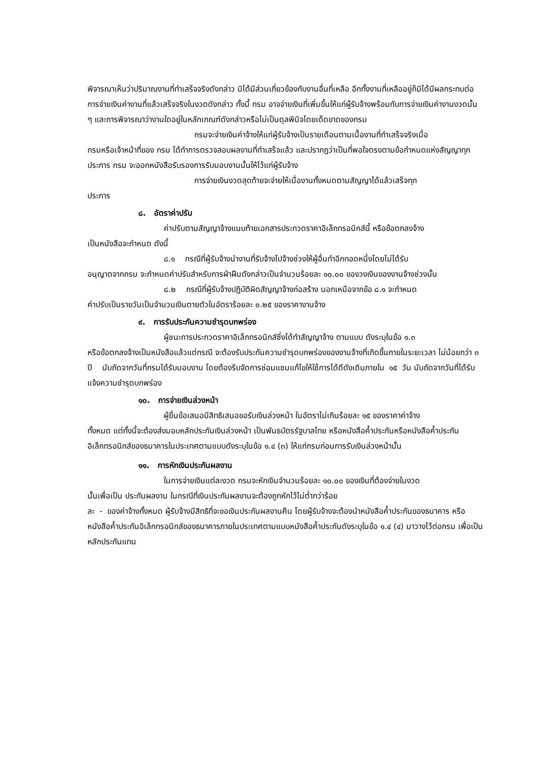พิจารณาเห็นว่าปริมาณงานที่ทำเสร็จจริงดังกล่าว มิได้มีส่วนเกี่ยวข้องกับงานอื่นที่เหลือ อีกทั้งงานที่เหลืออยู่ก็มิได้มีผลกระทบต่อการจ่ายเงินค่างานที่แล้วเสร็จจริงในงวดดังกล่าว ทั้งนี้ กรม อาจจ่ายเงินที่เพิ่มขึ้นให้แก่ผู้รับจ้างพร้อมกับการจ่ายเงินค่างานงวดนั้น ๆ และการพิจารณาว่างานใดอยู่ในหลักเกณฑ์ดังกล่าวหรือไม่เป็นดุลพินิจโดยเด็ดขาดของกรม
กรมจะจ่ายเงินค่าจ้างให้แก่ผู้รับจ้างเป็นรายเดือนตามเนื้องานที่ทำเสร็จจริงเมื่อ
กรมหรือเจ้าหน้าที่ของ กรม ได้ทำการตรวจสอบผลงานที่ทำเสร็จแล้ว และปรากฏว่าเป็นที่พอใจตรงตามข้อกำหนดแห่งสัญญาทุกประการ กรม จะออกหนังสือรับรองการรับมอบงานนั้นให้ไว้แก่ผู้รับจ้าง
การจ่ายเงินงวดสุดท้ายจะจ่ายให้เมื่องานทั้งหมดตามสัญญาได้แล้วเสร็จทุก
ประการ
๘. อัตราค่าปรับ
ค่าปรับตามสัญญาจ้างแนบท้ายเอกสารประกวดราคาอิเล็กทรอนิกส์นี้ หรือข้อตกลงจ้าง
เป็นหนังสือจะกำหนด ดังนี้
๘.๑ กรณีที่ผู้รับจ้างนำงานที่รับจ้างไปจ้างช่วงให้ผู้อื่นทำอีกทอดหนึ่งโดยไม่ได้รับ
อนุญาตจากกรม จะกำหนดค่าปรับสำหรับการฝ่าฝืนดังกล่าวเป็นจำนวนร้อยละ ๑๐.๐๐ ของวงเงินของงานจ้างช่วงนั้น
๘.๒ กรณีที่ผู้รับจ้างปฏิบัติผิดสัญญาจ้างก่อสร้าง นอกเหนือจากข้อ ๘.๑ จะกำหนด
ค่าปรับเป็นรายวันเป็นจำนวนเงินตายตัวในอัตราร้อยละ ๐.๒๕ ของราคางานจ้าง
๙. การรับประกันความชำรุดบกพร่อง
ผู้ชนะการประกวดราคาอิเล็กทรอนิกส์ซึ่งได้ทำสัญญาจ้าง ตามแบบ ดังระบุในข้อ ๑.๓
หรือข้อตกลงจ้างเป็นหนังสือแล้วแต่กรณี จะต้องรับประกันความชำรุดบกพร่องของงานจ้างที่เกิดขึ้นภายในระยะเวลา ไม่น้อยกว่า ๓ ปี นับถัดจากวันที่กรมได้รับมอบงาน โดยต้องรีบจัดการซ่อมแซมแก้ไขให้ใช้การได้ดีดังเดิมภายใน ๑๕ วัน นับถัดจากวันที่ได้รับแจ้งความชำรุดบกพร่อง
๑๐. การจ่ายเงินล่วงหน้า
ผู้ยื่นข้อเสนอมีสิทธิเสนอขอรับเงินล่วงหน้า ในอัตราไม่เกินร้อยละ ๑๕ ของราคาค่าจ้าง
ทั้งหมด แต่ทั้งนี้จะต้องส่งมอบหลักประกันเงินล่วงหน้า เป็นพันธบัตรรัฐบาลไทย หรือหนังสือค้ำประกันหรือหนังสือค้ำประกันอิเล็กทรอนิกส์ของธนาคารในประเทศตามแบบดังระบุในข้อ ๑.๔ (๓) ให้แก่กรมก่อนการรับเงินล่วงหน้านั้น
๑๑. การหักเงินประกันผลงาน
ในการจ่ายเงินแต่ละงวด กรมจะหักเงินจำนวนร้อยละ ๑๐.๐๐ ของเงินที่ต้องจ่ายในงวด
นั้นเพื่อเป็น ประกันผลงาน ในกรณีที่เงินประกันผลงานจะต้องถูกหักไว้ไม่ต่ำกว่าร้อย
ละ - ของค่าจ้างทั้งหมด ผู้รับจ้างมีสิทธิที่จะขอเงินประกันผลงานคืน โดยผู้รับจ้างจะต้องนำหนังสือค้ำประกันของธนาคาร หรือหนังสือค้ำประกันอิเล็กทรอนิกส์ของธนาคารภายในประเทศตามแบบหนังสือค้ำประกันดังระบุในข้อ ๑.๔ (๔) มาวางไว้ต่อกรม เพื่อเป็นหลักประกันแทน